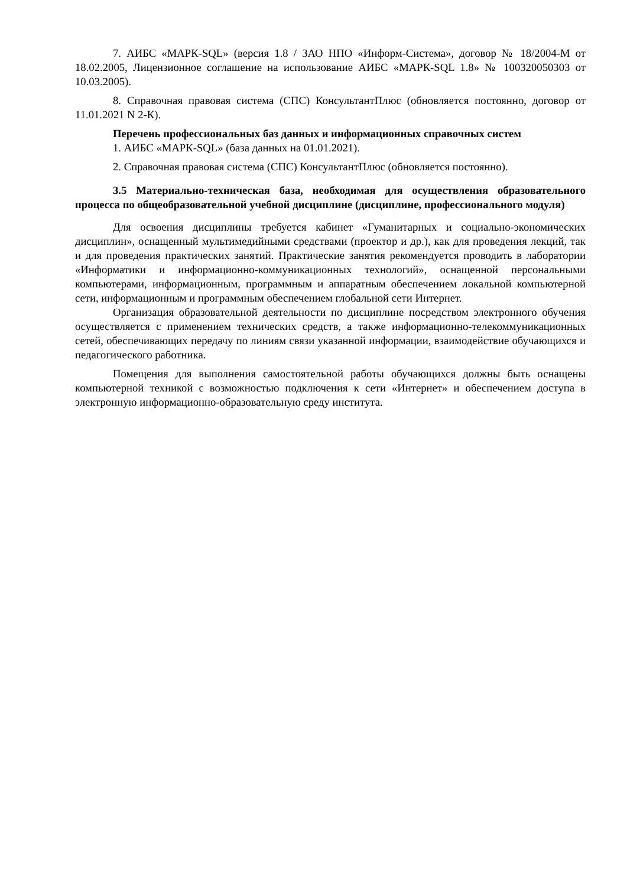7. АИБС «МАРК-SQL» (версия 1.8 / ЗАО НПО «Информ-Система», договор № 18/2004-М от 18.02.2005, Лицензионное соглашение на использование АИБС «МАРК-SQL 1.8» № 100320050303 от 10.03.2005).
8. Справочная правовая система (СПС) КонсультантПлюс (обновляется постоянно, договор от 11.01.2021 N 2-К).
Перечень профессиональных баз данных и информационных справочных систем
1. АИБС «МАРК-SQL» (база данных на 01.01.2021).
2. Справочная правовая система (СПС) КонсультантПлюс (обновляется постоянно).
3.5 Материально-техническая база, необходимая для осуществления образовательного процесса по общеобразовательной учебной дисциплине (дисциплине, профессионального модуля)
Для освоения дисциплины требуется кабинет «Гуманитарных и социально-экономических дисциплин», оснащенный мультимедийными средствами (проектор и др.), как для проведения лекций, так и для проведения практических занятий. Практические занятия рекомендуется проводить в лаборатории «Информатики и информационно-коммуникационных технологий», оснащенной персональными компьютерами, информационным, программным и аппаратным обеспечением локальной компьютерной сети, информационным и программным обеспечением глобальной сети Интернет.
Организация образовательной деятельности по дисциплине посредством электронного обучения осуществляется с применением технических средств, а также информационно-телекоммуникационных сетей, обеспечивающих передачу по линиям связи указанной информации, взаимодействие обучающихся и педагогического работника.
Помещения для выполнения самостоятельной работы обучающихся должны быть оснащены компьютерной техникой с возможностью подключения к сети «Интернет» и обеспечением доступа в электронную информационно-образовательную среду института.